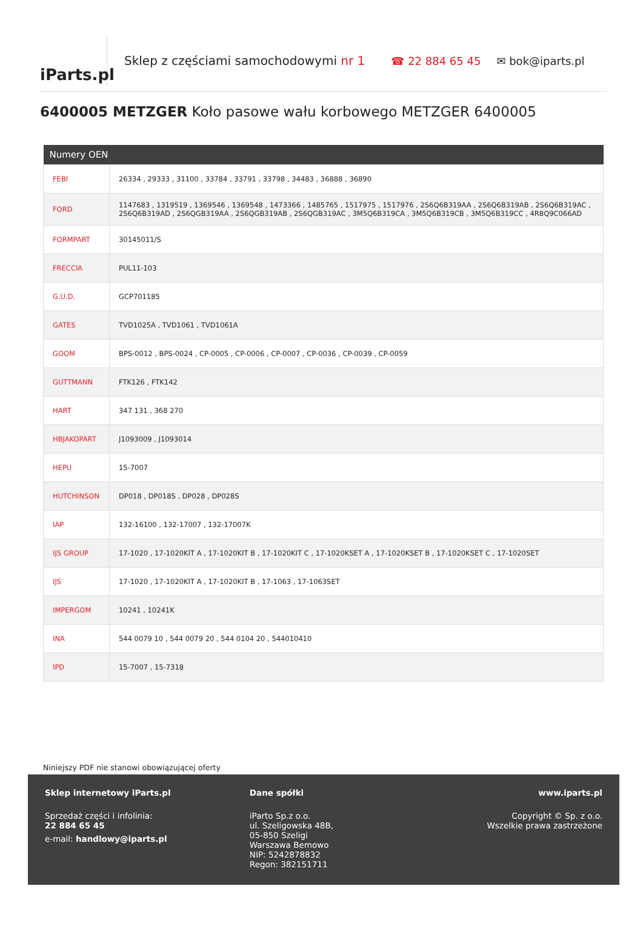iParts.pl
Sklep z częściami samochodowymi nr 1
☎ 22 884 65 45 ✉ bok@iparts.pl
6400005 METZGER Koło pasowe wału korbowego METZGER 6400005
| Numery OEN | |
| --- | --- |
| FEBI | 26334 , 29333 , 31100 , 33784 , 33791 , 33798 , 34483 , 36888 , 36890 |
| FORD | 1147683 , 1319519 , 1369546 , 1369548 , 1473366 , 1485765 , 1517975 , 1517976 , 2S6Q6B319AA , 2S6Q6B319AB , 2S6Q6B319AC , 2S6Q6B319AD , 2S6QGB319AA , 2S6QGB319AB , 2S6QGB319AC , 3M5Q6B319CA , 3M5Q6B319CB , 3M5Q6B319CC , 4R8Q9C066AD |
| FORMPART | 30145011/S |
| FRECCIA | PUL11-103 |
| G.U.D. | GCP701185 |
| GATES | TVD1025A , TVD1061 , TVD1061A |
| GOOM | BPS-0012 , BPS-0024 , CP-0005 , CP-0006 , CP-0007 , CP-0036 , CP-0039 , CP-0059 |
| GUTTMANN | FTK126 , FTK142 |
| HART | 347 131 , 368 270 |
| HBJAKOPART | J1093009 , J1093014 |
| HEPU | 15-7007 |
| HUTCHINSON | DP018 , DP018S , DP028 , DP028S |
| IAP | 132-16100 , 132-17007 , 132-17007K |
| IJS GROUP | 17-1020 , 17-1020KIT A , 17-1020KIT B , 17-1020KIT C , 17-1020KSET A , 17-1020KSET B , 17-1020KSET C , 17-1020SET |
| IJS | 17-1020 , 17-1020KIT A , 17-1020KIT B , 17-1063 , 17-1063SET |
| IMPERGOM | 10241 , 10241K |
| INA | 544 0079 10 , 544 0079 20 , 544 0104 20 , 544010410 |
| IPD | 15-7007 , 15-7318 |
Niniejszy PDF nie stanowi obowiązującej oferty
Sklep internetowy iParts.pl
Sprzedaż części i infolinia:
22 884 65 45
e-mail: handlowy@iparts.pl
Dane spółki
iParto Sp.z o.o.
ul. Szeligowska 48B,
05-850 Szeligi
Warszawa Bemowo
NIP: 5242878832
Regon: 382151711
www.iparts.pl
Copyright © Sp. z o.o.
Wszelkie prawa zastrzeżone